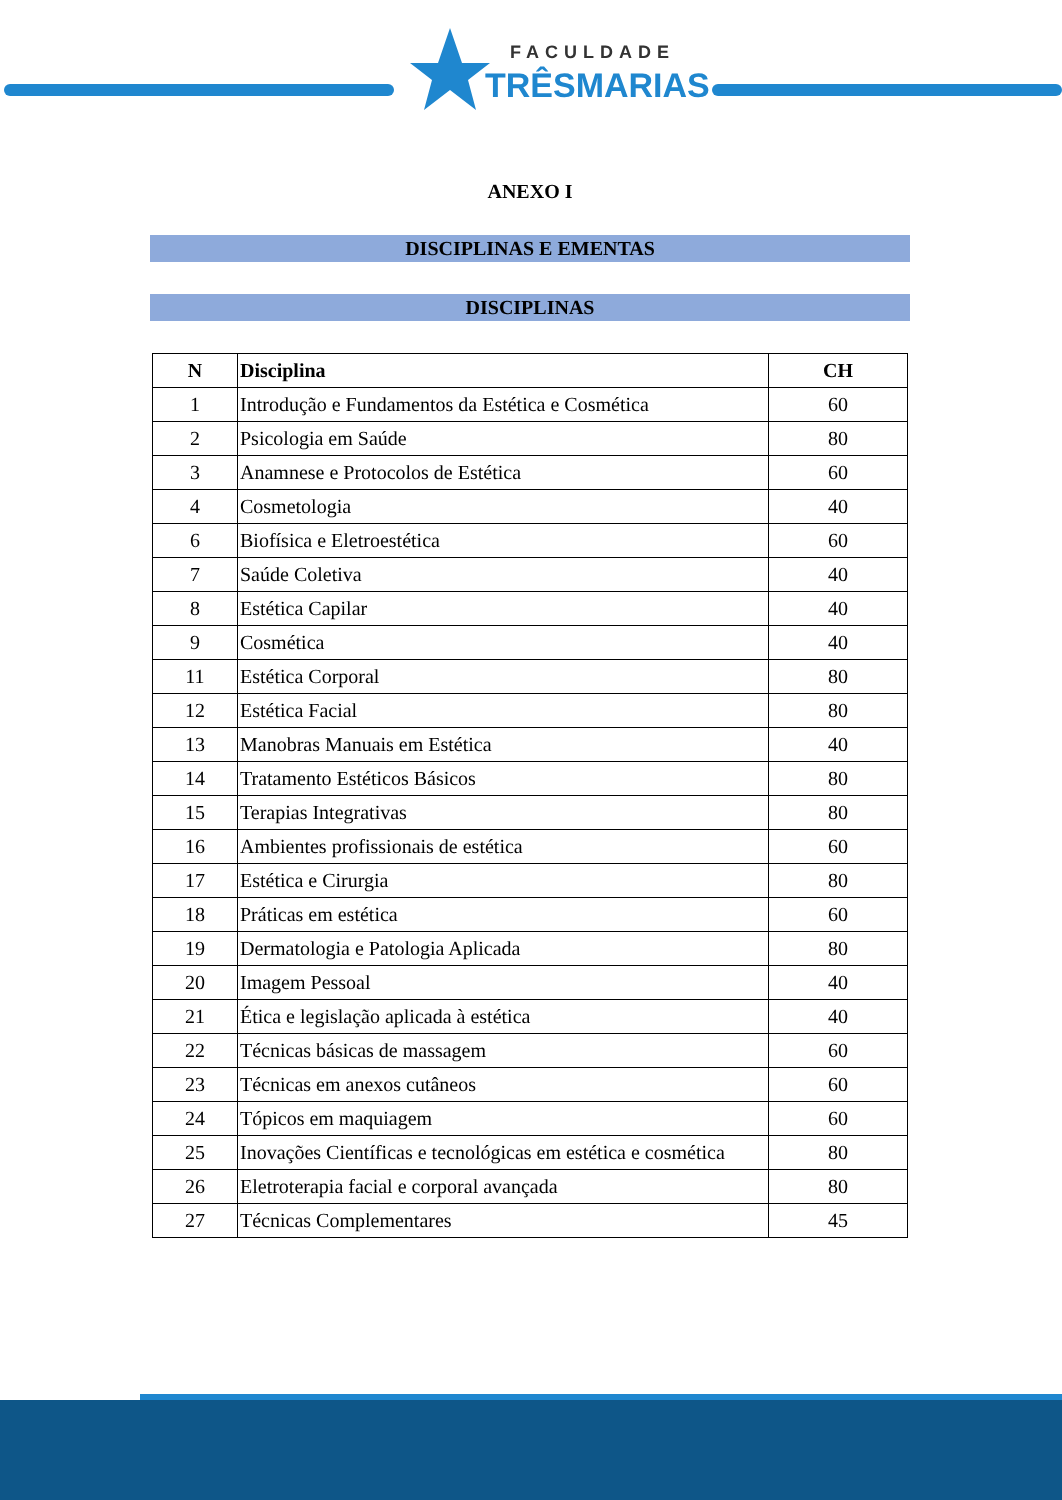FACULDADE
TRÊSMARIAS
ANEXO I
DISCIPLINAS E EMENTAS
DISCIPLINAS
| N | Disciplina | CH |
| --- | --- | --- |
| 1 | Introdução e Fundamentos da Estética e Cosmética | 60 |
| 2 | Psicologia em Saúde | 80 |
| 3 | Anamnese e Protocolos de Estética | 60 |
| 4 | Cosmetologia | 40 |
| 6 | Biofísica e Eletroestética | 60 |
| 7 | Saúde Coletiva | 40 |
| 8 | Estética Capilar | 40 |
| 9 | Cosmética | 40 |
| 11 | Estética Corporal | 80 |
| 12 | Estética Facial | 80 |
| 13 | Manobras Manuais em Estética | 40 |
| 14 | Tratamento Estéticos Básicos | 80 |
| 15 | Terapias Integrativas | 80 |
| 16 | Ambientes profissionais de estética | 60 |
| 17 | Estética e Cirurgia | 80 |
| 18 | Práticas em estética | 60 |
| 19 | Dermatologia e Patologia Aplicada | 80 |
| 20 | Imagem Pessoal | 40 |
| 21 | Ética e legislação aplicada à estética | 40 |
| 22 | Técnicas básicas de massagem | 60 |
| 23 | Técnicas em anexos cutâneos | 60 |
| 24 | Tópicos em maquiagem | 60 |
| 25 | Inovações Científicas e tecnológicas em estética e cosmética | 80 |
| 26 | Eletroterapia facial e corporal avançada | 80 |
| 27 | Técnicas Complementares | 45 |